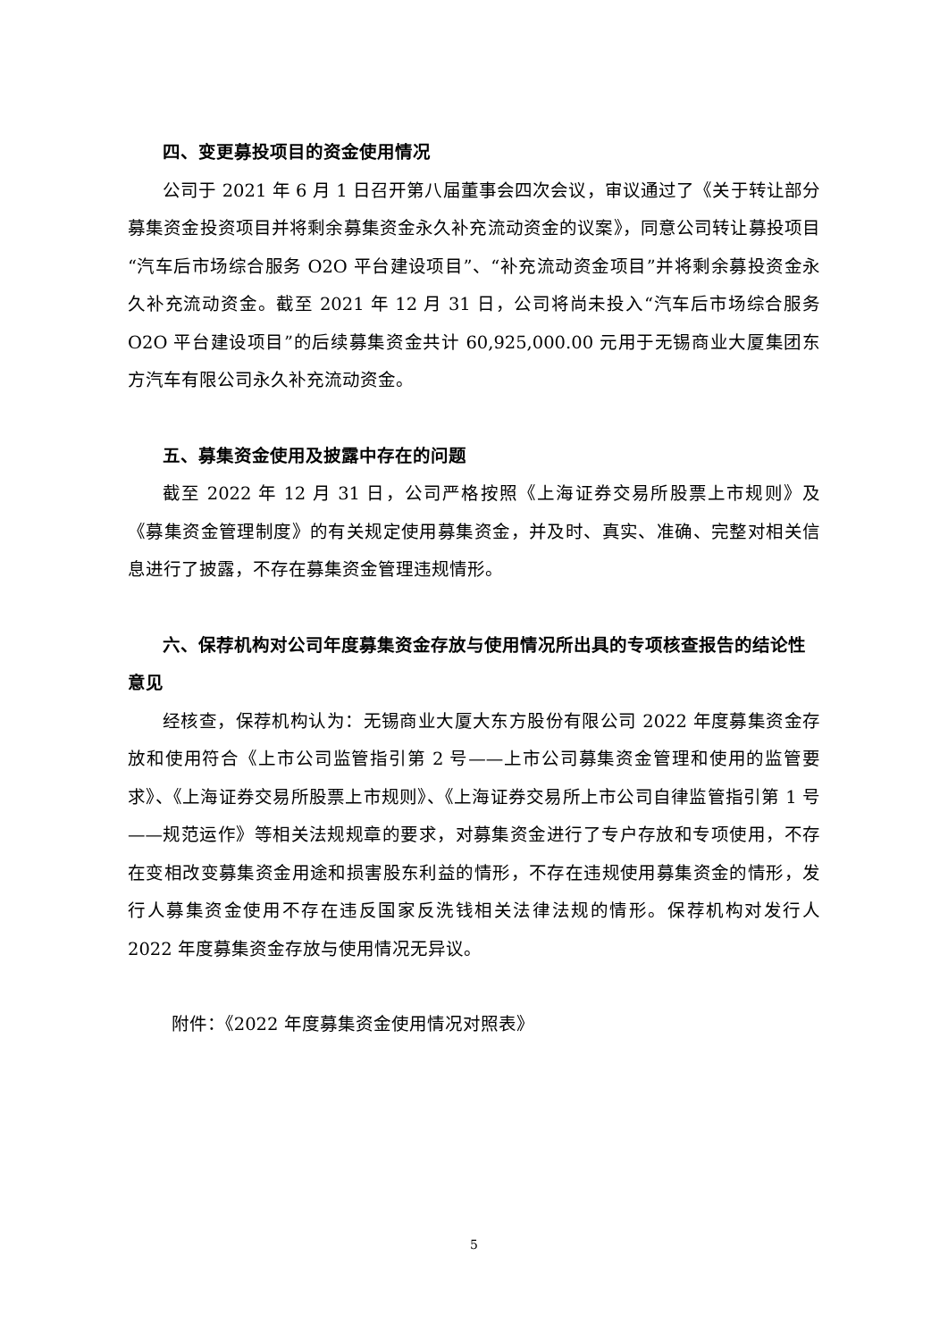四、变更募投项目的资金使用情况
公司于 2021 年 6 月 1 日召开第八届董事会四次会议，审议通过了《关于转让部分募集资金投资项目并将剩余募集资金永久补充流动资金的议案》，同意公司转让募投项目“汽车后市场综合服务 O2O 平台建设项目”、“补充流动资金项目”并将剩余募投资金永久补充流动资金。截至 2021 年 12 月 31 日，公司将尚未投入“汽车后市场综合服务 O2O 平台建设项目”的后续募集资金共计 60,925,000.00 元用于无锡商业大厦集团东方汽车有限公司永久补充流动资金。
五、募集资金使用及披露中存在的问题
截至 2022 年 12 月 31 日，公司严格按照《上海证券交易所股票上市规则》及《募集资金管理制度》的有关规定使用募集资金，并及时、真实、准确、完整对相关信息进行了披露，不存在募集资金管理违规情形。
六、保荐机构对公司年度募集资金存放与使用情况所出具的专项核查报告的结论性意见
经核查，保荐机构认为：无锡商业大厦大东方股份有限公司 2022 年度募集资金存放和使用符合《上市公司监管指引第 2 号——上市公司募集资金管理和使用的监管要求》、《上海证券交易所股票上市规则》、《上海证券交易所上市公司自律监管指引第 1 号——规范运作》等相关法规规章的要求，对募集资金进行了专户存放和专项使用，不存在变相改变募集资金用途和损害股东利益的情形，不存在违规使用募集资金的情形，发行人募集资金使用不存在违反国家反洗钱相关法律法规的情形。保荐机构对发行人 2022 年度募集资金存放与使用情况无异议。
附件：《2022 年度募集资金使用情况对照表》
5